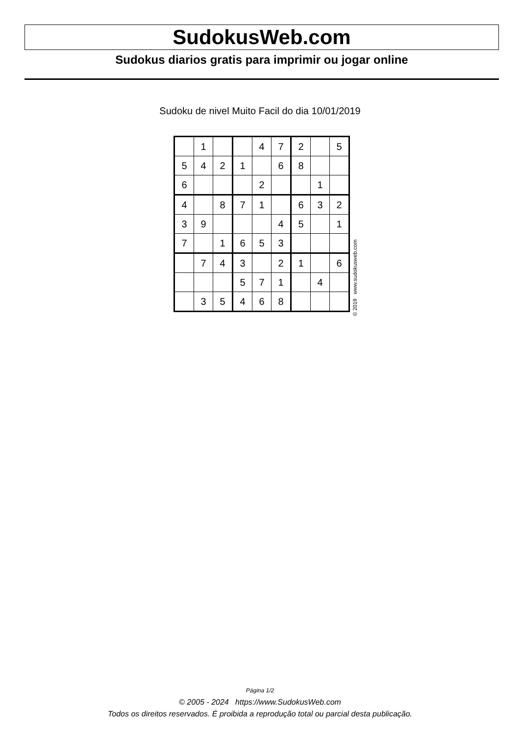SudokusWeb.com
Sudokus diarios gratis para imprimir ou jogar online
Sudoku de nivel Muito Facil do dia 10/01/2019
| | 1 | | | 4 | 7 | 2 | | 5 |
| 5 | 4 | 2 | 1 | | 6 | 8 | | |
| 6 | | | | 2 | | | 1 | |
| 4 | | 8 | 7 | 1 | | 6 | 3 | 2 |
| 3 | 9 | | | | 4 | 5 | | 1 |
| 7 | | 1 | 6 | 5 | 3 | | | |
| | 7 | 4 | 3 | | 2 | 1 | | 6 |
| | | | 5 | 7 | 1 | | 4 | |
| | 3 | 5 | 4 | 6 | 8 | | | |
© 2019 www.sudokusweb.com
Página 1/2
© 2005 - 2024 https://www.SudokusWeb.com
Todos os direitos reservados. É proibida a reprodução total ou parcial desta publicação.